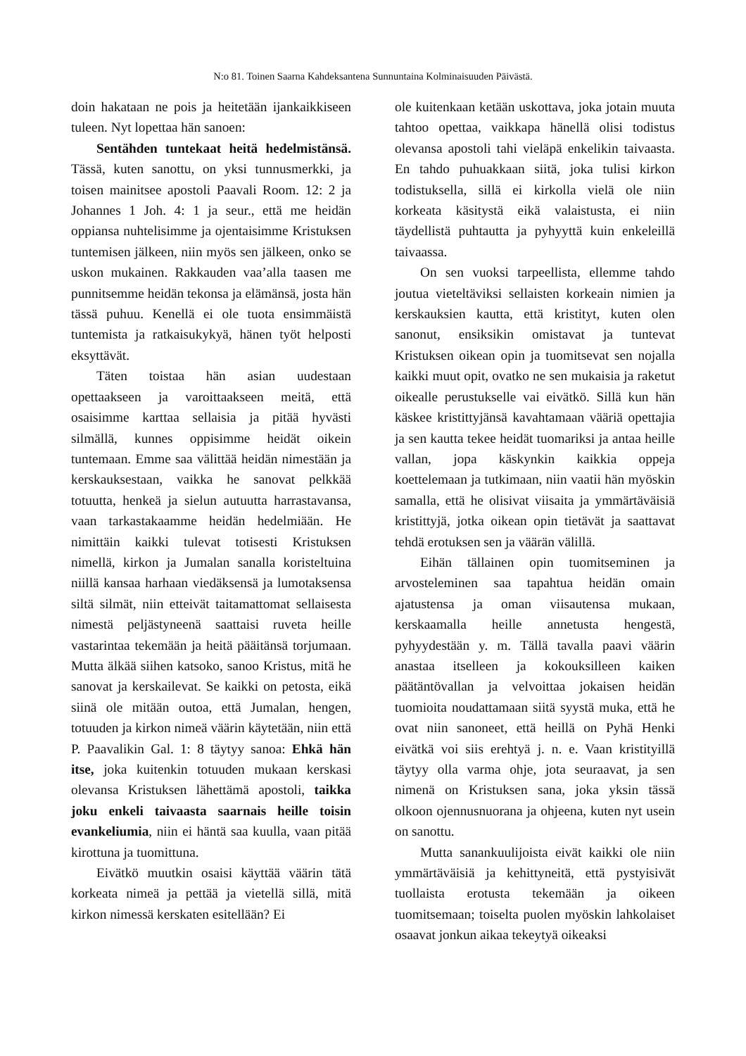N:o 81. Toinen Saarna Kahdeksantena Sunnuntaina Kolminaisuuden Päivästä.
doin hakataan ne pois ja heitetään ijankaikkiseen tuleen. Nyt lopettaa hän sanoen:
Sentähden tuntekaat heitä hedelmistänsä. Tässä, kuten sanottu, on yksi tunnusmerkki, ja toisen mainitsee apostoli Paavali Room. 12: 2 ja Johannes 1 Joh. 4: 1 ja seur., että me heidän oppiansa nuhtelisimme ja ojentaisimme Kristuksen tuntemisen jälkeen, niin myös sen jälkeen, onko se uskon mukainen. Rakkauden vaa’alla taasen me punnitsemme heidän tekonsa ja elämänsä, josta hän tässä puhuu. Kenellä ei ole tuota ensimmäistä tuntemista ja ratkaisukykyä, hänen työt helposti eksyttävät.
Täten toistaa hän asian uudestaan opettaakseen ja varoittaakseen meitä, että osaisimme karttaa sellaisia ja pitää hyvästi silmällä, kunnes oppisimme heidät oikein tuntemaan. Emme saa välittää heidän nimestään ja kerskauksestaan, vaikka he sanovat pelkkää totuutta, henkeä ja sielun autuutta harrastavansa, vaan tarkastakaamme heidän hedelmiään. He nimittäin kaikki tulevat totisesti Kristuksen nimellä, kirkon ja Jumalan sanalla koristeltuina niillä kansaa harhaan viedäksensä ja lumotaksensa siltä silmät, niin etteivät taitamattomat sellaisesta nimestä peljästyneenä saattaisi ruveta heille vastarintaa tekemään ja heitä pääitänsä torjumaan. Mutta älkää siihen katsoko, sanoo Kristus, mitä he sanovat ja kerskailevat. Se kaikki on petosta, eikä siinä ole mitään outoa, että Jumalan, hengen, totuuden ja kirkon nimeä väärin käytetään, niin että P. Paavalikin Gal. 1: 8 täytyy sanoa: Ehkä hän itse, joka kuitenkin totuuden mukaan kerskasi olevansa Kristuksen lähettämä apostoli, taikka joku enkeli taivaasta saarnais heille toisin evankeliumia, niin ei häntä saa kuulla, vaan pitää kirottuna ja tuomittuna.
Eivätkö muutkin osaisi käyttää väärin tätä korkeata nimeä ja pettää ja vietellä sillä, mitä kirkon nimessä kerskaten esitellään? Ei
ole kuitenkaan ketään uskottava, joka jotain muuta tahtoo opettaa, vaikkapa hänellä olisi todistus olevansa apostoli tahi vieläpä enkelikin taivaasta. En tahdo puhuakkaan siitä, joka tulisi kirkon todistuksella, sillä ei kirkolla vielä ole niin korkeata käsitystä eikä valaistusta, ei niin täydellistä puhtautta ja pyhyyttä kuin enkeleillä taivaassa.
On sen vuoksi tarpeellista, ellemme tahdo joutua vieteltäviksi sellaisten korkeain nimien ja kerskauksien kautta, että kristityt, kuten olen sanonut, ensiksikin omistavat ja tuntevat Kristuksen oikean opin ja tuomitsevat sen nojalla kaikki muut opit, ovatko ne sen mukaisia ja raketut oikealle perustukselle vai eivätkö. Sillä kun hän käskee kristittyjänsä kavahtamaan vääriä opettajia ja sen kautta tekee heidät tuomariksi ja antaa heille vallan, jopa käskynkin kaikkia oppeja koettelemaan ja tutkimaan, niin vaatii hän myöskin samalla, että he olisivat viisaita ja ymmärtäväisiä kristittyjä, jotka oikean opin tietävät ja saattavat tehdä erotuksen sen ja väärän välillä.
Eihän tällainen opin tuomitseminen ja arvosteleminen saa tapahtua heidän omain ajatustensa ja oman viisautensa mukaan, kerskaamalla heille annetusta hengestä, pyhyydestään y. m. Tällä tavalla paavi väärin anastaa itselleen ja kokouksilleen kaiken päätäntövallan ja velvoittaa jokaisen heidän tuomioita noudattamaan siitä syystä muka, että he ovat niin sanoneet, että heillä on Pyhä Henki eivätkä voi siis erehtyä j. n. e. Vaan kristityillä täytyy olla varma ohje, jota seuraavat, ja sen nimenä on Kristuksen sana, joka yksin tässä olkoon ojennusnuorana ja ohjeena, kuten nyt usein on sanottu.
Mutta sanankuulijoista eivät kaikki ole niin ymmärtäväisiä ja kehittyneitä, että pystyisivät tuollaista erotusta tekemään ja oikeen tuomitsemaan; toiselta puolen myöskin lahkolaiset osaavat jonkun aikaa tekeytyä oikeaksi